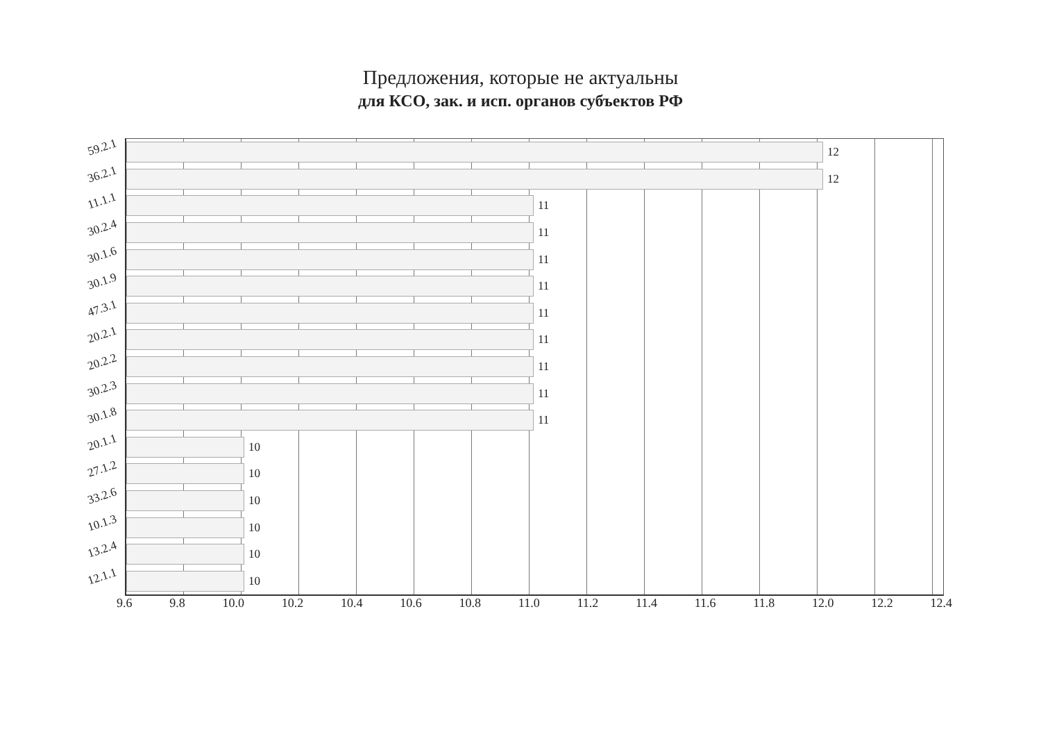Предложения, которые не актуальны
для КСО, зак. и исп. органов субъектов РФ
59.2.1
12
36.2.1
12
11.1.1
11
30.2.4
11
30.1.6
11
30.1.9
11
47.3.1
11
20.2.1
11
20.2.2
11
30.2.3
11
30.1.8
11
20.1.1
10
27.1.2
10
33.2.6
10
10.1.3
10
13.2.4
10
12.1.1
10
9.6 9.8 10.0 10.2 10.4 10.6 10.8 11.0 11.2 11.4 11.6 11.8 12.0 12.2 12.4